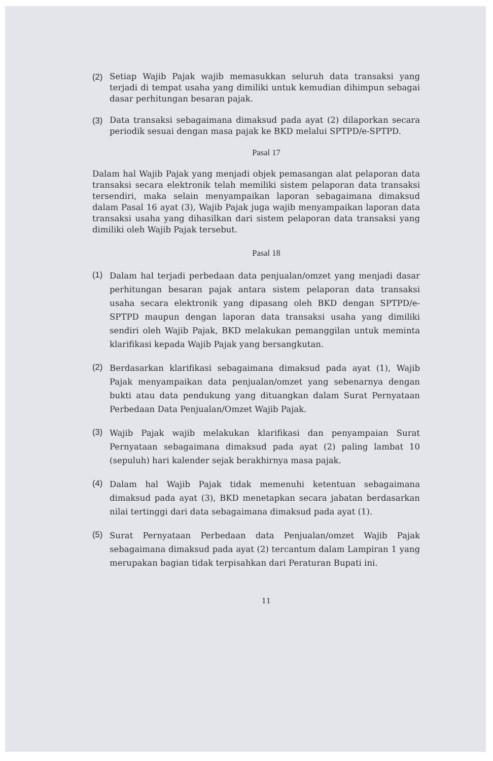(2) Setiap Wajib Pajak wajib memasukkan seluruh data transaksi yang terjadi di tempat usaha yang dimiliki untuk kemudian dihimpun sebagai dasar perhitungan besaran pajak.
(3) Data transaksi sebagaimana dimaksud pada ayat (2) dilaporkan secara periodik sesuai dengan masa pajak ke BKD melalui SPTPD/e-SPTPD.
Pasal 17
Dalam hal Wajib Pajak yang menjadi objek pemasangan alat pelaporan data transaksi secara elektronik telah memiliki sistem pelaporan data transaksi tersendiri, maka selain menyampaikan laporan sebagaimana dimaksud dalam Pasal 16 ayat (3), Wajib Pajak juga wajib menyampaikan laporan data transaksi usaha yang dihasilkan dari sistem pelaporan data transaksi yang dimiliki oleh Wajib Pajak tersebut.
Pasal 18
(1)
Dalam hal terjadi perbedaan data penjualan/omzet yang menjadi dasar perhitungan besaran pajak antara sistem pelaporan data transaksi usaha secara elektronik yang dipasang oleh BKD dengan SPTPD/e-SPTPD maupun dengan laporan data transaksi usaha yang dimiliki sendiri oleh Wajib Pajak, BKD melakukan pemanggilan untuk meminta klarifikasi kepada Wajib Pajak yang bersangkutan.
(2)
Berdasarkan klarifikasi sebagaimana dimaksud pada ayat (1), Wajib Pajak menyampaikan data penjualan/omzet yang sebenarnya dengan bukti atau data pendukung yang dituangkan dalam Surat Pernyataan Perbedaan Data Penjualan/Omzet Wajib Pajak.
(3)
Wajib Pajak wajib melakukan klarifikasi dan penyampaian Surat Pernyataan sebagaimana dimaksud pada ayat (2) paling lambat 10 (sepuluh) hari kalender sejak berakhirnya masa pajak.
(4)
Dalam hal Wajib Pajak tidak memenuhi ketentuan sebagaimana dimaksud pada ayat (3), BKD menetapkan secara jabatan berdasarkan nilai tertinggi dari data sebagaimana dimaksud pada ayat (1).
(5)
Surat Pernyataan Perbedaan data Penjualan/omzet Wajib Pajak sebagaimana dimaksud pada ayat (2) tercantum dalam Lampiran 1 yang merupakan bagian tidak terpisahkan dari Peraturan Bupati ini.
11